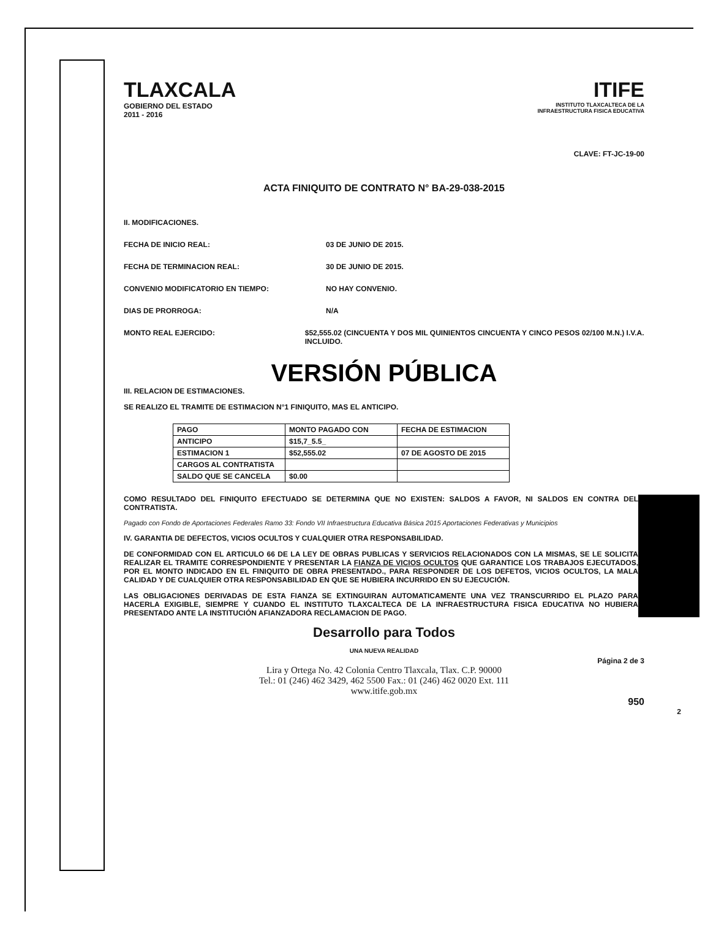TLAXCALA
GOBIERNO DEL ESTADO
2011 - 2016
ITIFE
INSTITUTO TLAXCALTECA DE LA
INFRAESTRUCTURA FISICA EDUCATIVA
CLAVE: FT-JC-19-00
ACTA FINIQUITO DE CONTRATO N° BA-29-038-2015
II. MODIFICACIONES.
FECHA DE INICIO REAL: 03 DE JUNIO DE 2015.
FECHA DE TERMINACION REAL: 30 DE JUNIO DE 2015.
CONVENIO MODIFICATORIO EN TIEMPO: NO HAY CONVENIO.
DIAS DE PRORROGA: N/A
MONTO REAL EJERCIDO: $52,555.02 (CINCUENTA Y DOS MIL QUINIENTOS CINCUENTA Y CINCO PESOS 02/100 M.N.) I.V.A. INCLUIDO.
VERSIÓN PÚBLICA
III. RELACION DE ESTIMACIONES.
SE REALIZO EL TRAMITE DE ESTIMACION N°1 FINIQUITO, MAS EL ANTICIPO.
| PAGO | MONTO PAGADO CON | FECHA DE ESTIMACION |
| --- | --- | --- |
| ANTICIPO | $15,7_5.5_ | |
| ESTIMACION 1 | $52,555.02 | 07 DE AGOSTO DE 2015 |
| CARGOS AL CONTRATISTA | | |
| SALDO QUE SE CANCELA | $0.00 | |
COMO RESULTADO DEL FINIQUITO EFECTUADO SE DETERMINA QUE NO EXISTEN: SALDOS A FAVOR, NI SALDOS EN CONTRA DEL CONTRATISTA.
Pagado con Fondo de Aportaciones Federales Ramo 33: Fondo VII Infraestructura Educativa Básica 2015 Aportaciones Federativas y Municipios
IV. GARANTIA DE DEFECTOS, VICIOS OCULTOS Y CUALQUIER OTRA RESPONSABILIDAD.
DE CONFORMIDAD CON EL ARTICULO 66 DE LA LEY DE OBRAS PUBLICAS Y SERVICIOS RELACIONADOS CON LA MISMAS, SE LE SOLICITA REALIZAR EL TRAMITE CORRESPONDIENTE Y PRESENTAR LA FIANZA DE VICIOS OCULTOS QUE GARANTICE LOS TRABAJOS EJECUTADOS, POR EL MONTO INDICADO EN EL FINIQUITO DE OBRA PRESENTADO., PARA RESPONDER DE LOS DEFETOS, VICIOS OCULTOS, LA MALA CALIDAD Y DE CUALQUIER OTRA RESPONSABILIDAD EN QUE SE HUBIERA INCURRIDO EN SU EJECUCIÓN.
LAS OBLIGACIONES DERIVADAS DE ESTA FIANZA SE EXTINGUIRAN AUTOMATICAMENTE UNA VEZ TRANSCURRIDO EL PLAZO PARA HACERLA EXIGIBLE, SIEMPRE Y CUANDO EL INSTITUTO TLAXCALTECA DE LA INFRAESTRUCTURA FISICA EDUCATIVA NO HUBIERA PRESENTADO ANTE LA INSTITUCIÓN AFIANZADORA RECLAMACION DE PAGO.
Desarrollo para Todos
UNA NUEVA REALIDAD
Página 2 de 3
Lira y Ortega No. 42 Colonia Centro Tlaxcala, Tlax. C.P. 90000
Tel.: 01 (246) 462 3429, 462 5500 Fax.: 01 (246) 462 0020 Ext. 111
www.itife.gob.mx
950
2